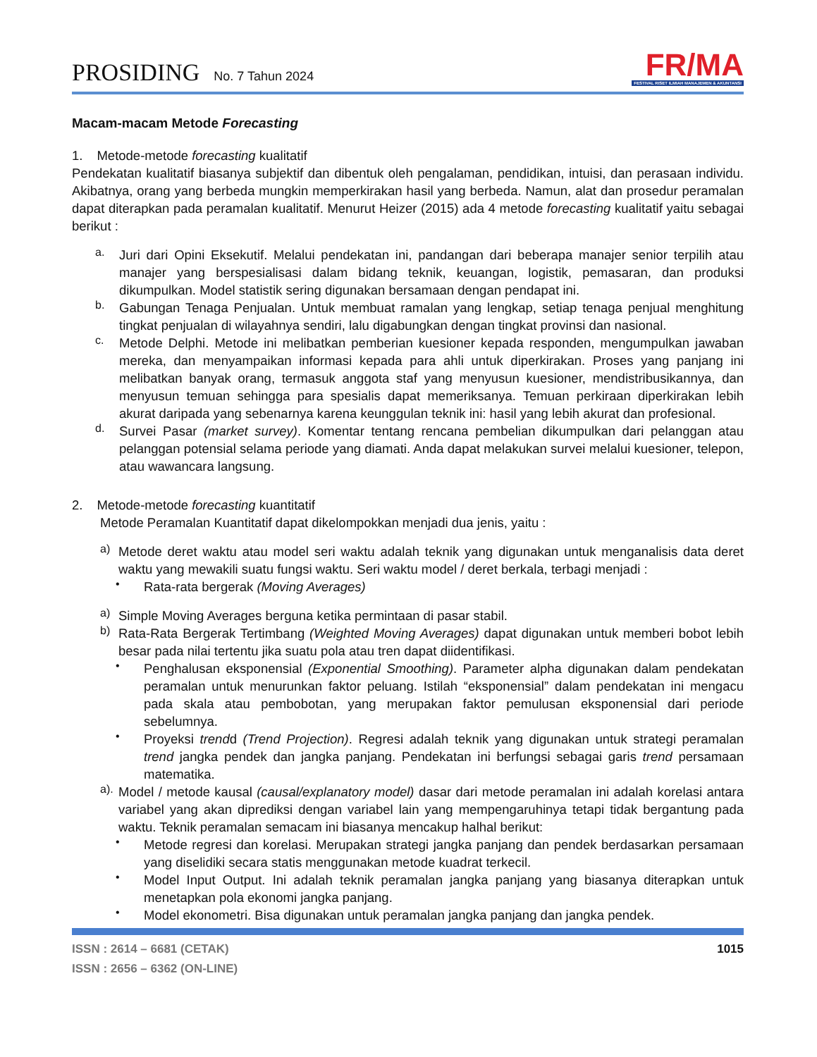PROSIDING No. 7 Tahun 2024
FR/MA
FESTIVAL RISET ILMIAH MANAJEMEN & AKUNTANSI
Macam-macam Metode Forecasting
1. Metode-metode forecasting kualitatif
Pendekatan kualitatif biasanya subjektif dan dibentuk oleh pengalaman, pendidikan, intuisi, dan perasaan individu. Akibatnya, orang yang berbeda mungkin memperkirakan hasil yang berbeda. Namun, alat dan prosedur peramalan dapat diterapkan pada peramalan kualitatif. Menurut Heizer (2015) ada 4 metode forecasting kualitatif yaitu sebagai berikut :
a.
Juri dari Opini Eksekutif. Melalui pendekatan ini, pandangan dari beberapa manajer senior terpilih atau manajer yang berspesialisasi dalam bidang teknik, keuangan, logistik, pemasaran, dan produksi dikumpulkan. Model statistik sering digunakan bersamaan dengan pendapat ini.
b.
Gabungan Tenaga Penjualan. Untuk membuat ramalan yang lengkap, setiap tenaga penjual menghitung tingkat penjualan di wilayahnya sendiri, lalu digabungkan dengan tingkat provinsi dan nasional.
c.
Metode Delphi. Metode ini melibatkan pemberian kuesioner kepada responden, mengumpulkan jawaban mereka, dan menyampaikan informasi kepada para ahli untuk diperkirakan. Proses yang panjang ini melibatkan banyak orang, termasuk anggota staf yang menyusun kuesioner, mendistribusikannya, dan menyusun temuan sehingga para spesialis dapat memeriksanya. Temuan perkiraan diperkirakan lebih akurat daripada yang sebenarnya karena keunggulan teknik ini: hasil yang lebih akurat dan profesional.
d.
Survei Pasar (market survey). Komentar tentang rencana pembelian dikumpulkan dari pelanggan atau pelanggan potensial selama periode yang diamati. Anda dapat melakukan survei melalui kuesioner, telepon, atau wawancara langsung.
2. Metode-metode forecasting kuantitatif
Metode Peramalan Kuantitatif dapat dikelompokkan menjadi dua jenis, yaitu :
a)
Metode deret waktu atau model seri waktu adalah teknik yang digunakan untuk menganalisis data deret waktu yang mewakili suatu fungsi waktu. Seri waktu model / deret berkala, terbagi menjadi :
•
Rata-rata bergerak (Moving Averages)
a)
Simple Moving Averages berguna ketika permintaan di pasar stabil.
b)
Rata-Rata Bergerak Tertimbang (Weighted Moving Averages) dapat digunakan untuk memberi bobot lebih besar pada nilai tertentu jika suatu pola atau tren dapat diidentifikasi.
•
Penghalusan eksponensial (Exponential Smoothing). Parameter alpha digunakan dalam pendekatan peramalan untuk menurunkan faktor peluang. Istilah “eksponensial” dalam pendekatan ini mengacu pada skala atau pembobotan, yang merupakan faktor pemulusan eksponensial dari periode sebelumnya.
•
Proyeksi trendd (Trend Projection). Regresi adalah teknik yang digunakan untuk strategi peramalan trend jangka pendek dan jangka panjang. Pendekatan ini berfungsi sebagai garis trend persamaan matematika.
a).
Model / metode kausal (causal/explanatory model) dasar dari metode peramalan ini adalah korelasi antara variabel yang akan diprediksi dengan variabel lain yang mempengaruhinya tetapi tidak bergantung pada waktu. Teknik peramalan semacam ini biasanya mencakup halhal berikut:
•
Metode regresi dan korelasi. Merupakan strategi jangka panjang dan pendek berdasarkan persamaan yang diselidiki secara statis menggunakan metode kuadrat terkecil.
•
Model Input Output. Ini adalah teknik peramalan jangka panjang yang biasanya diterapkan untuk menetapkan pola ekonomi jangka panjang.
•
Model ekonometri. Bisa digunakan untuk peramalan jangka panjang dan jangka pendek.
ISSN : 2614 – 6681 (CETAK)
ISSN : 2656 – 6362 (ON-LINE)
1015